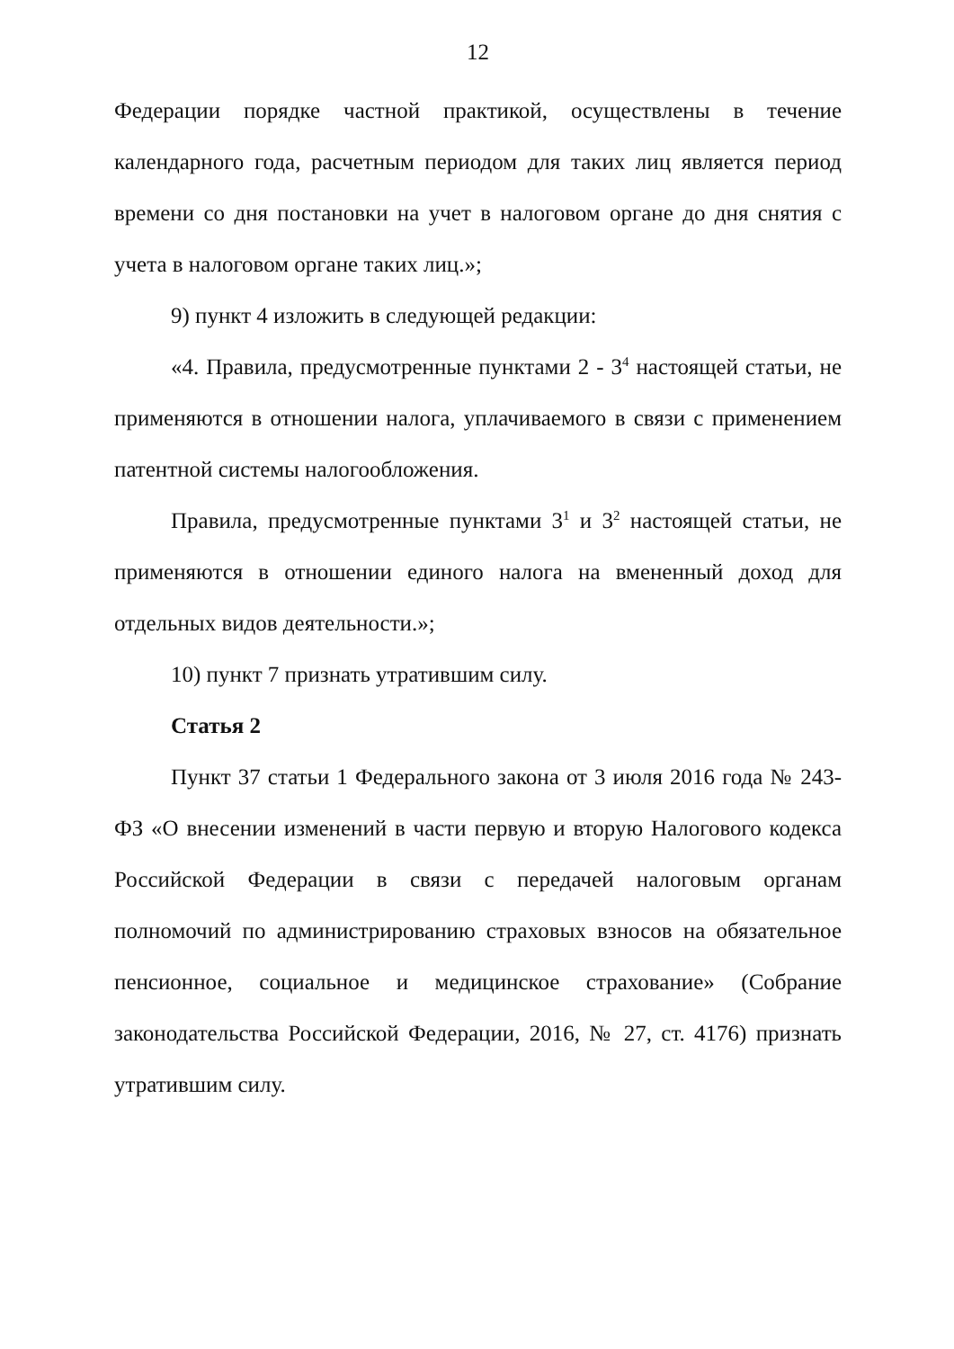12
Федерации порядке частной практикой, осуществлены в течение календарного года, расчетным периодом для таких лиц является период времени со дня постановки на учет в налоговом органе до дня снятия с учета в налоговом органе таких лиц.»;
9) пункт 4 изложить в следующей редакции:
«4. Правила, предусмотренные пунктами 2 - 3<sup>4</sup> настоящей статьи, не применяются в отношении налога, уплачиваемого в связи с применением патентной системы налогообложения.
Правила, предусмотренные пунктами 3<sup>1</sup> и 3<sup>2</sup> настоящей статьи, не применяются в отношении единого налога на вмененный доход для отдельных видов деятельности.»;
10) пункт 7 признать утратившим силу.
Статья 2
Пункт 37 статьи 1 Федерального закона от 3 июля 2016 года № 243-ФЗ «О внесении изменений в части первую и вторую Налогового кодекса Российской Федерации в связи с передачей налоговым органам полномочий по администрированию страховых взносов на обязательное пенсионное, социальное и медицинское страхование» (Собрание законодательства Российской Федерации, 2016, № 27, ст. 4176) признать утратившим силу.